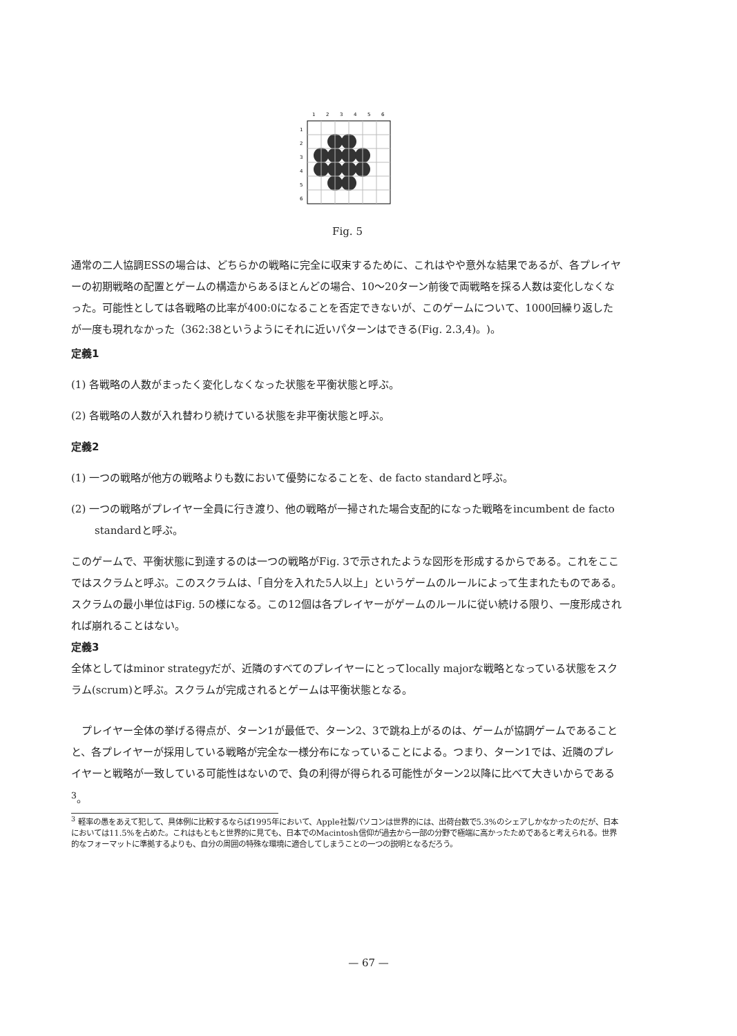1
2
3
4
5
6
1
2
3
4
5
6
Fig. 5
通常の二人協調ESSの場合は、どちらかの戦略に完全に収束するために、これはやや意外な結果であるが、各プレイヤーの初期戦略の配置とゲームの構造からあるほとんどの場合、10〜20ターン前後で両戦略を採る人数は変化しなくなった。可能性としては各戦略の比率が400:0になることを否定できないが、このゲームについて、1000回繰り返したが一度も現れなかった（362:38というようにそれに近いパターンはできる(Fig. 2.3,4)。)。
定義1
(1) 各戦略の人数がまったく変化しなくなった状態を平衡状態と呼ぶ。
(2) 各戦略の人数が入れ替わり続けている状態を非平衡状態と呼ぶ。
定義2
(1) 一つの戦略が他方の戦略よりも数において優勢になることを、de facto standardと呼ぶ。
(2) 一つの戦略がプレイヤー全員に行き渡り、他の戦略が一掃された場合支配的になった戦略をincumbent de facto standardと呼ぶ。
このゲームで、平衡状態に到達するのは一つの戦略がFig. 3で示されたような図形を形成するからである。これをここではスクラムと呼ぶ。このスクラムは、「自分を入れた5人以上」というゲームのルールによって生まれたものである。スクラムの最小単位はFig. 5の様になる。この12個は各プレイヤーがゲームのルールに従い続ける限り、一度形成されれば崩れることはない。
定義3
全体としてはminor strategyだが、近隣のすべてのプレイヤーにとってlocally majorな戦略となっている状態をスクラム(scrum)と呼ぶ。スクラムが完成されるとゲームは平衡状態となる。
プレイヤー全体の挙げる得点が、ターン1が最低で、ターン2、3で跳ね上がるのは、ゲームが協調ゲームであることと、各プレイヤーが採用している戦略が完全な一様分布になっていることによる。つまり、ターン1では、近隣のプレイヤーと戦略が一致している可能性はないので、負の利得が得られる可能性がターン2以降に比べて大きいからである<sup>3</sup>。
<sup>3</sup> 軽率の愚をあえて犯して、具体例に比較するならば1995年において、Apple社製パソコンは世界的には、出荷台数で5.3%のシェアしかなかったのだが、日本においては11.5%を占めた。これはもともと世界的に見ても、日本でのMacintosh信仰が過去から一部の分野で極端に高かったためであると考えられる。世界的なフォーマットに準拠するよりも、自分の周囲の特殊な環境に適合してしまうことの一つの説明となるだろう。
— 67 —